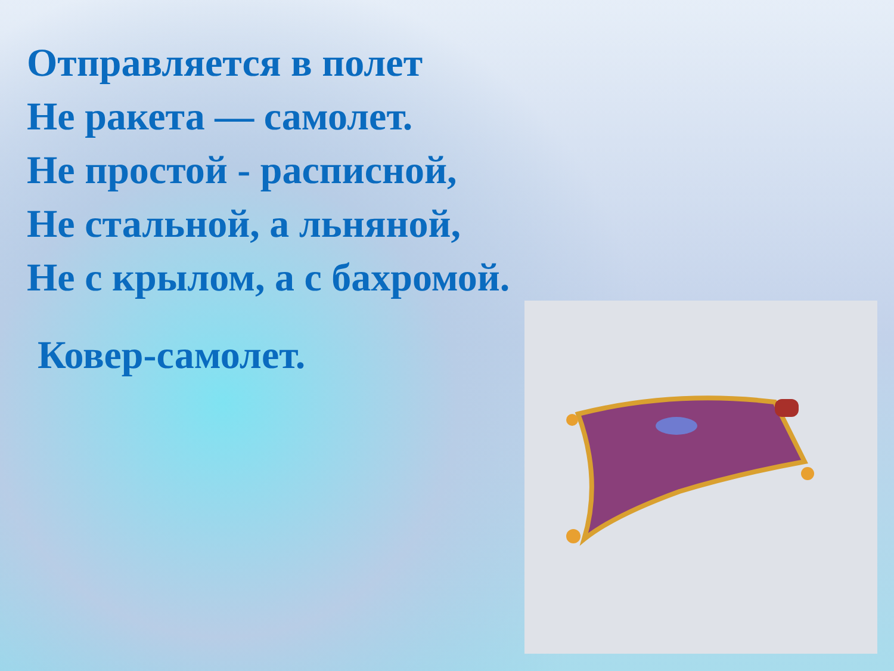Отправляется в полет
Не ракета — самолет.
Не простой - расписной,
Не стальной, а льняной,
Не с крылом, а с бахромой.
Ковер-самолет.